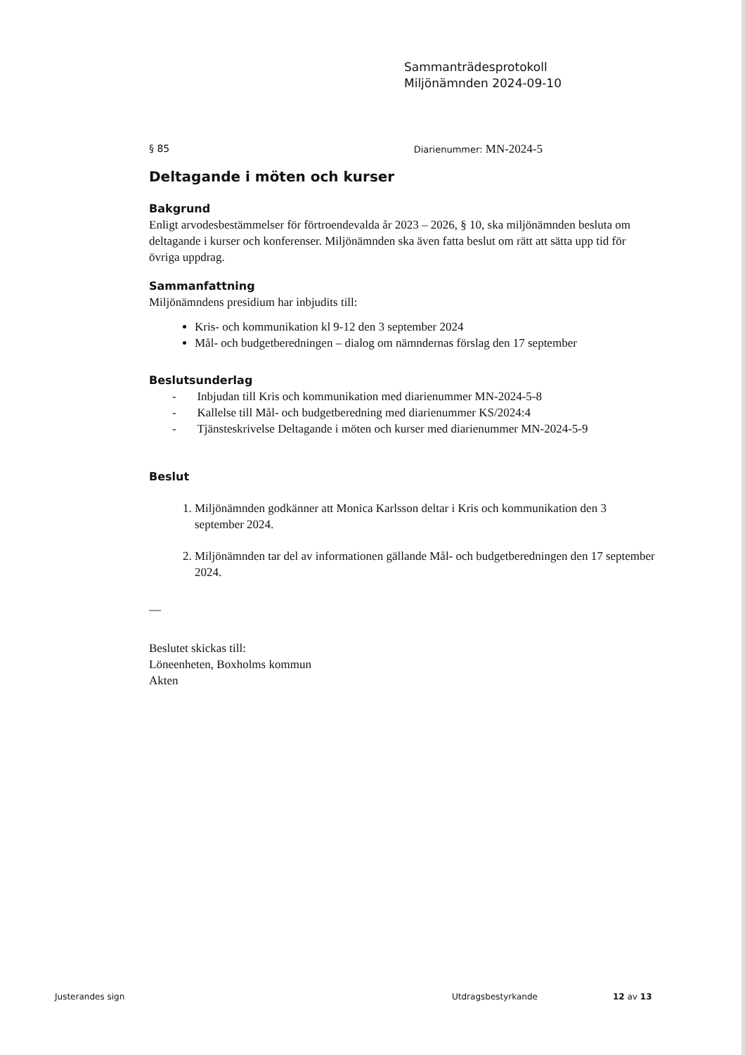Sammanträdesprotokoll
Miljönämnden 2024-09-10
§ 85 Diarienummer: MN-2024-5
Deltagande i möten och kurser
Bakgrund
Enligt arvodesbestämmelser för förtroendevalda år 2023 – 2026, § 10, ska miljönämnden besluta om deltagande i kurser och konferenser. Miljönämnden ska även fatta beslut om rätt att sätta upp tid för övriga uppdrag.
Sammanfattning
Miljönämndens presidium har inbjudits till:
Kris- och kommunikation kl 9-12 den 3 september 2024
Mål- och budgetberedningen – dialog om nämndernas förslag den 17 september
Beslutsunderlag
- Inbjudan till Kris och kommunikation med diarienummer MN-2024-5-8
- Kallelse till Mål- och budgetberedning med diarienummer KS/2024:4
- Tjänsteskrivelse Deltagande i möten och kurser med diarienummer MN-2024-5-9
Beslut
1. Miljönämnden godkänner att Monica Karlsson deltar i Kris och kommunikation den 3 september 2024.
2. Miljönämnden tar del av informationen gällande Mål- och budgetberedningen den 17 september 2024.
—
Beslutet skickas till:
Löneenheten, Boxholms kommun
Akten
Justerandes sign Utdragsbestyrkande 12 av 13